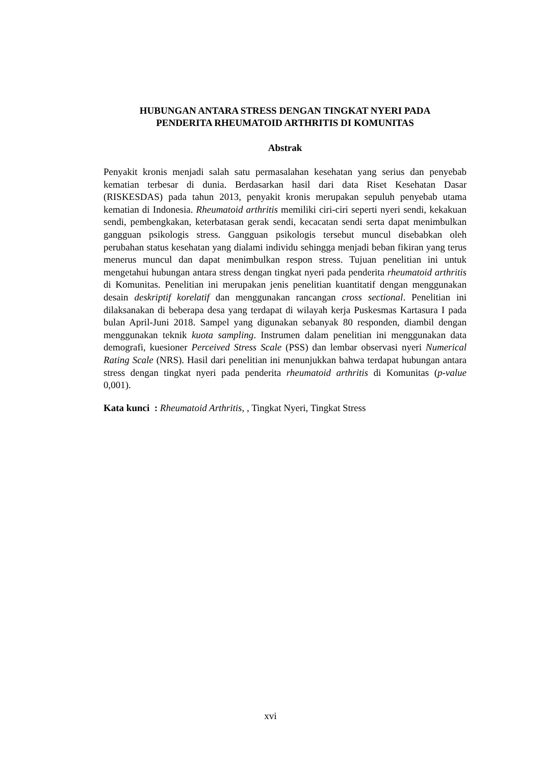HUBUNGAN ANTARA STRESS DENGAN TINGKAT NYERI PADA
PENDERITA RHEUMATOID ARTHRITIS DI KOMUNITAS
Abstrak
Penyakit kronis menjadi salah satu permasalahan kesehatan yang serius dan penyebab kematian terbesar di dunia. Berdasarkan hasil dari data Riset Kesehatan Dasar (RISKESDAS) pada tahun 2013, penyakit kronis merupakan sepuluh penyebab utama kematian di Indonesia. Rheumatoid arthritis memiliki ciri-ciri seperti nyeri sendi, kekakuan sendi, pembengkakan, keterbatasan gerak sendi, kecacatan sendi serta dapat menimbulkan gangguan psikologis stress. Gangguan psikologis tersebut muncul disebabkan oleh perubahan status kesehatan yang dialami individu sehingga menjadi beban fikiran yang terus menerus muncul dan dapat menimbulkan respon stress. Tujuan penelitian ini untuk mengetahui hubungan antara stress dengan tingkat nyeri pada penderita rheumatoid arthritis di Komunitas. Penelitian ini merupakan jenis penelitian kuantitatif dengan menggunakan desain deskriptif korelatif dan menggunakan rancangan cross sectional. Penelitian ini dilaksanakan di beberapa desa yang terdapat di wilayah kerja Puskesmas Kartasura I pada bulan April-Juni 2018. Sampel yang digunakan sebanyak 80 responden, diambil dengan menggunakan teknik kuota sampling. Instrumen dalam penelitian ini menggunakan data demografi, kuesioner Perceived Stress Scale (PSS) dan lembar observasi nyeri Numerical Rating Scale (NRS). Hasil dari penelitian ini menunjukkan bahwa terdapat hubungan antara stress dengan tingkat nyeri pada penderita rheumatoid arthritis di Komunitas (p-value 0,001).
Kata kunci : Rheumatoid Arthritis, , Tingkat Nyeri, Tingkat Stress
xvi